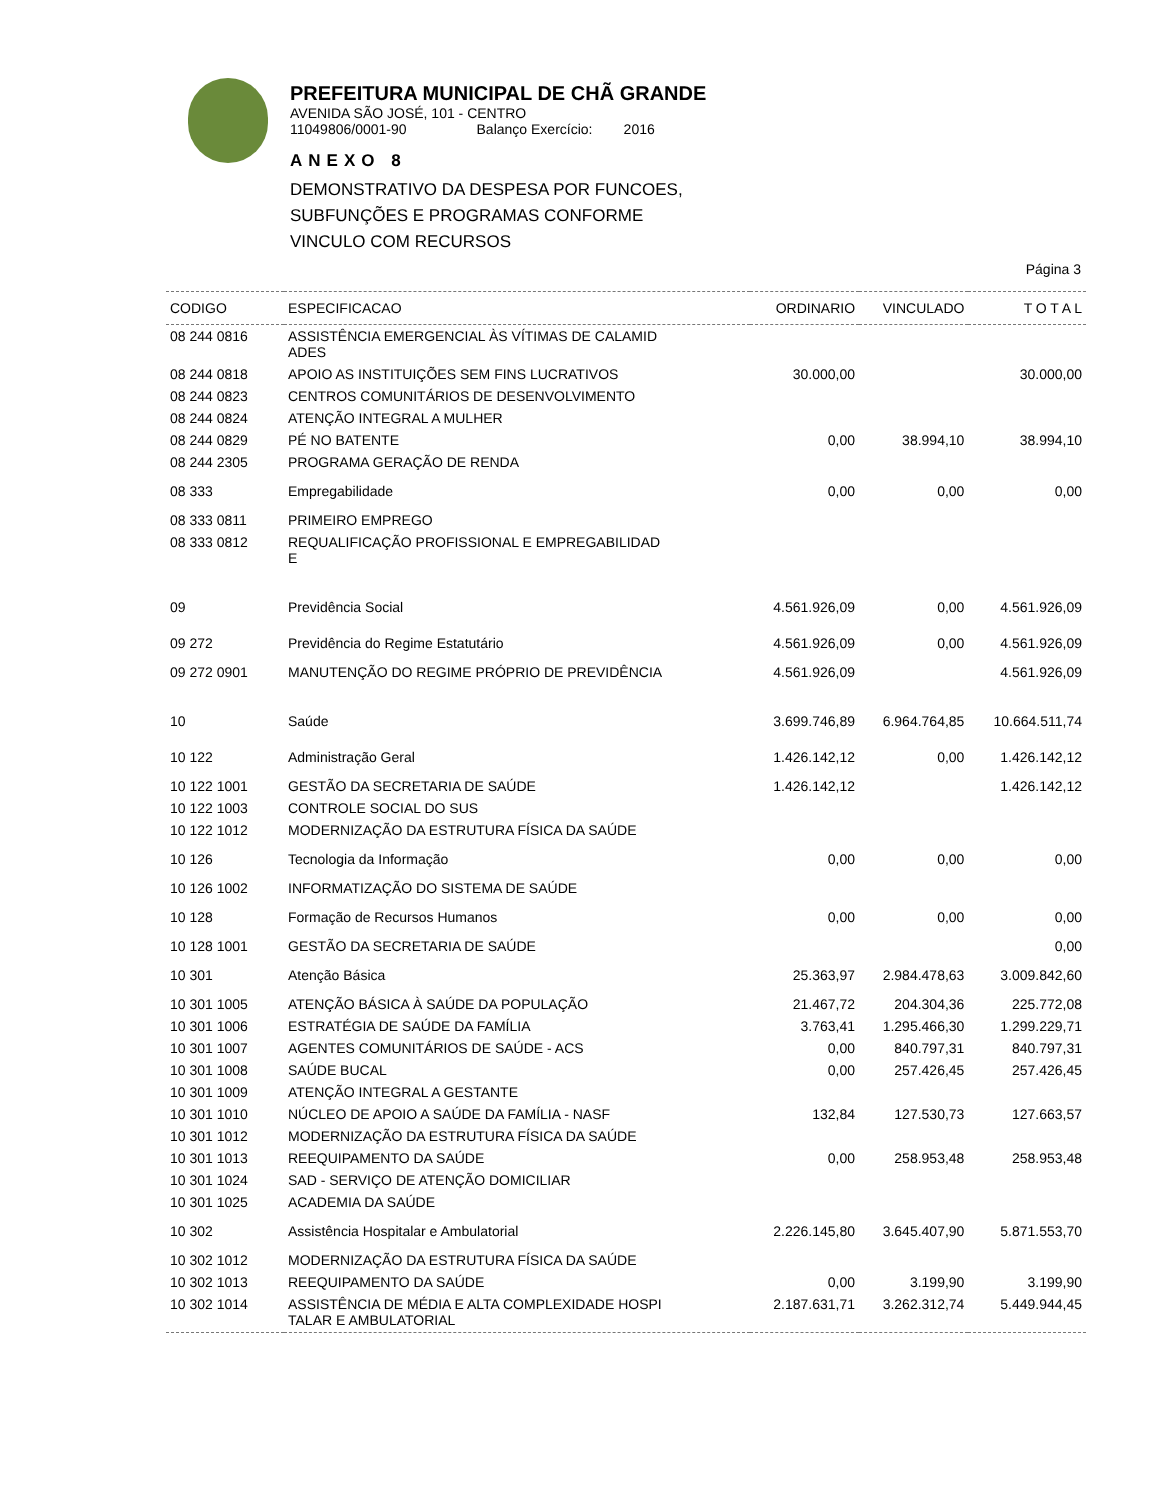PREFEITURA MUNICIPAL DE CHÃ GRANDE
AVENIDA SÃO JOSÉ, 101 - CENTRO
11049806/0001-90 Balanço Exercício: 2016
ANEXO 8
DEMONSTRATIVO DA DESPESA POR FUNCOES,
SUBFUNÇÕES E PROGRAMAS CONFORME
VINCULO COM RECURSOS
Página 3
| CODIGO | ESPECIFICACAO | ORDINARIO | VINCULADO | T O T A L |
| --- | --- | --- | --- | --- |
| 08 244 0816 | ASSISTÊNCIA EMERGENCIAL ÀS VÍTIMAS DE CALAMID ADES | | | |
| 08 244 0818 | APOIO AS INSTITUIÇÕES SEM FINS LUCRATIVOS | 30.000,00 | | 30.000,00 |
| 08 244 0823 | CENTROS COMUNITÁRIOS DE DESENVOLVIMENTO | | | |
| 08 244 0824 | ATENÇÃO INTEGRAL A MULHER | | | |
| 08 244 0829 | PÉ NO BATENTE | 0,00 | 38.994,10 | 38.994,10 |
| 08 244 2305 | PROGRAMA GERAÇÃO DE RENDA | | | |
| 08 333 | Empregabilidade | 0,00 | 0,00 | 0,00 |
| 08 333 0811 | PRIMEIRO EMPREGO | | | |
| 08 333 0812 | REQUALIFICAÇÃO PROFISSIONAL E EMPREGABILIDAD E | | | |
| 09 | Previdência Social | 4.561.926,09 | 0,00 | 4.561.926,09 |
| 09 272 | Previdência do Regime Estatutário | 4.561.926,09 | 0,00 | 4.561.926,09 |
| 09 272 0901 | MANUTENÇÃO DO REGIME PRÓPRIO DE PREVIDÊNCIA | 4.561.926,09 | | 4.561.926,09 |
| 10 | Saúde | 3.699.746,89 | 6.964.764,85 | 10.664.511,74 |
| 10 122 | Administração Geral | 1.426.142,12 | 0,00 | 1.426.142,12 |
| 10 122 1001 | GESTÃO DA SECRETARIA DE SAÚDE | 1.426.142,12 | | 1.426.142,12 |
| 10 122 1003 | CONTROLE SOCIAL DO SUS | | | |
| 10 122 1012 | MODERNIZAÇÃO DA ESTRUTURA FÍSICA DA SAÚDE | | | |
| 10 126 | Tecnologia da Informação | 0,00 | 0,00 | 0,00 |
| 10 126 1002 | INFORMATIZAÇÃO DO SISTEMA DE SAÚDE | | | |
| 10 128 | Formação de Recursos Humanos | 0,00 | 0,00 | 0,00 |
| 10 128 1001 | GESTÃO DA SECRETARIA DE SAÚDE | | | 0,00 |
| 10 301 | Atenção Básica | 25.363,97 | 2.984.478,63 | 3.009.842,60 |
| 10 301 1005 | ATENÇÃO BÁSICA À SAÚDE DA POPULAÇÃO | 21.467,72 | 204.304,36 | 225.772,08 |
| 10 301 1006 | ESTRATÉGIA DE SAÚDE DA FAMÍLIA | 3.763,41 | 1.295.466,30 | 1.299.229,71 |
| 10 301 1007 | AGENTES COMUNITÁRIOS DE SAÚDE - ACS | 0,00 | 840.797,31 | 840.797,31 |
| 10 301 1008 | SAÚDE BUCAL | 0,00 | 257.426,45 | 257.426,45 |
| 10 301 1009 | ATENÇÃO INTEGRAL A GESTANTE | | | |
| 10 301 1010 | NÚCLEO DE APOIO A SAÚDE DA FAMÍLIA - NASF | 132,84 | 127.530,73 | 127.663,57 |
| 10 301 1012 | MODERNIZAÇÃO DA ESTRUTURA FÍSICA DA SAÚDE | | | |
| 10 301 1013 | REEQUIPAMENTO DA SAÚDE | 0,00 | 258.953,48 | 258.953,48 |
| 10 301 1024 | SAD - SERVIÇO DE ATENÇÃO DOMICILIAR | | | |
| 10 301 1025 | ACADEMIA DA SAÚDE | | | |
| 10 302 | Assistência Hospitalar e Ambulatorial | 2.226.145,80 | 3.645.407,90 | 5.871.553,70 |
| 10 302 1012 | MODERNIZAÇÃO DA ESTRUTURA FÍSICA DA SAÚDE | | | |
| 10 302 1013 | REEQUIPAMENTO DA SAÚDE | 0,00 | 3.199,90 | 3.199,90 |
| 10 302 1014 | ASSISTÊNCIA DE MÉDIA E ALTA COMPLEXIDADE HOSPI TALAR E AMBULATORIAL | 2.187.631,71 | 3.262.312,74 | 5.449.944,45 |